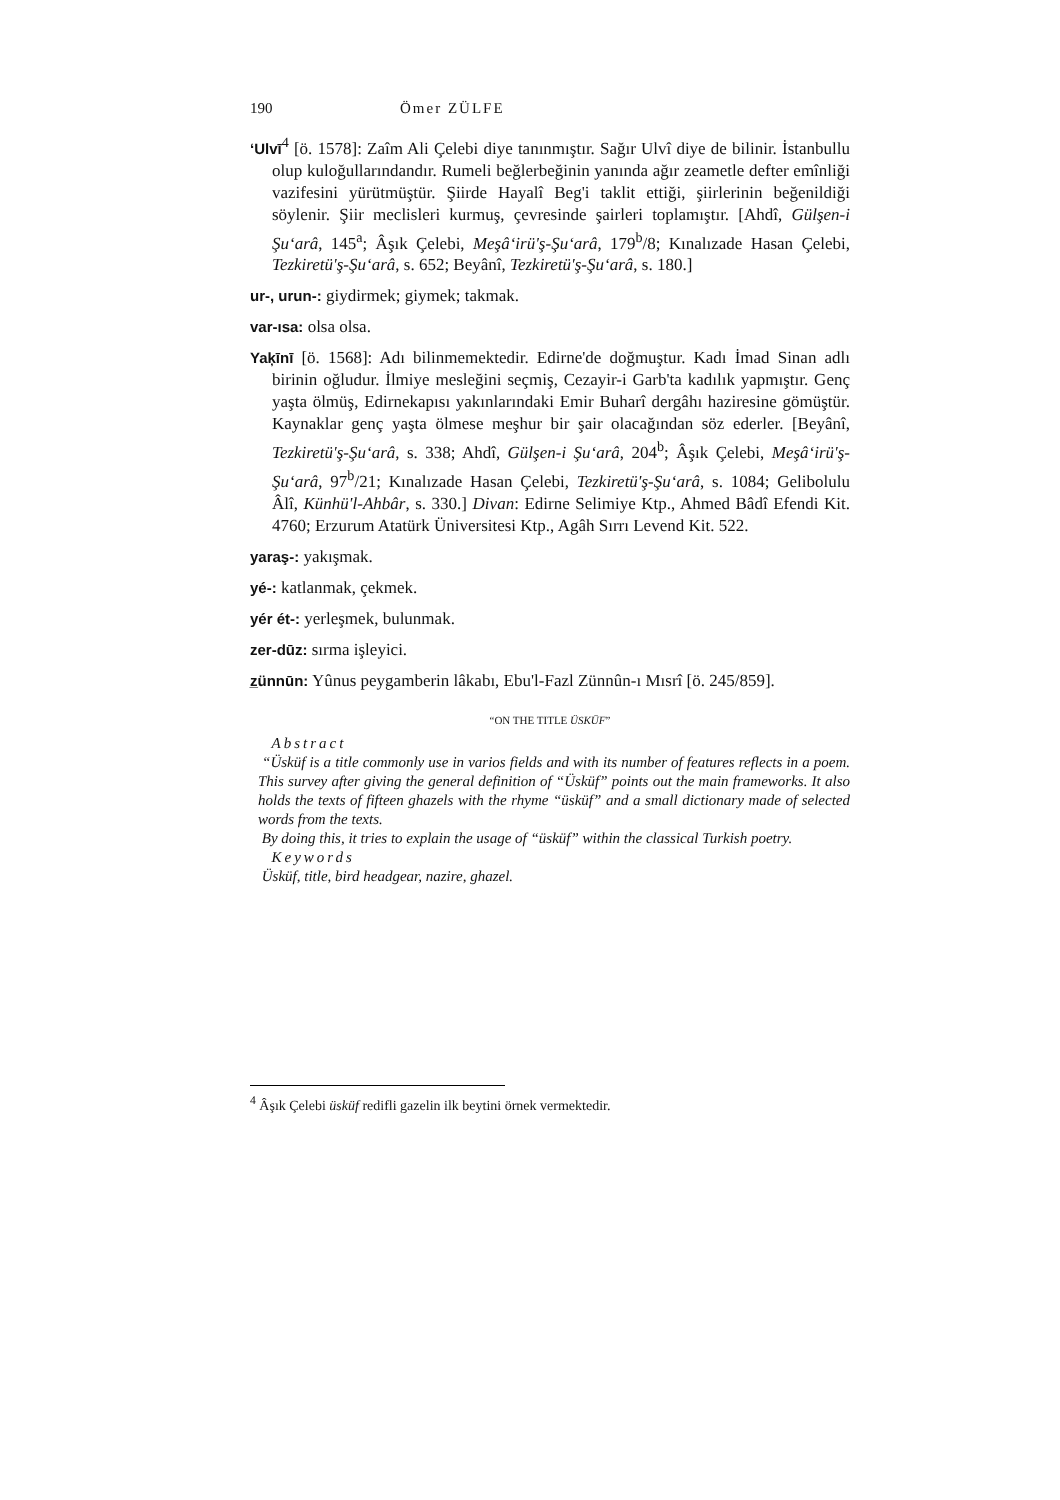190 Ömer ZÜLFE
‘Ulvī<sup>4</sup> [ö. 1578]: Zaîm Ali Çelebi diye tanınmıştır. Sağır Ulvî diye de bilinir. İstanbullu olup kuloğullarındandır. Rumeli beğlerbeğinin yanında ağır zeametle defter emînliği vazifesini yürütmüştür. Şiirde Hayalî Beg'i taklit ettiği, şiirlerinin beğenildiği söylenir. Şiir meclisleri kurmuş, çevresinde şairleri toplamıştır. [Ahdî, Gülşen-i Şu‘arâ, 145<sup>a</sup>; Âşık Çelebi, Meşâ‘irü'ş-Şu‘arâ, 179<sup>b</sup>/8; Kınalızade Hasan Çelebi, Tezkiretü'ş-Şu‘arâ, s. 652; Beyânî, Tezkiretü'ş-Şu‘arâ, s. 180.]
ur-, urun-: giydirmek; giymek; takmak.
var-ısa: olsa olsa.
Yaķīnī [ö. 1568]: Adı bilinmemektedir. Edirne'de doğmuştur. Kadı İmad Sinan adlı birinin oğludur. İlmiye mesleğini seçmiş, Cezayir-i Garb'ta kadılık yapmıştır. Genç yaşta ölmüş, Edirnekapısı yakınlarındaki Emir Buharî dergâhı haziresine gömüştür. Kaynaklar genç yaşta ölmese meşhur bir şair olacağından söz ederler. [Beyânî, Tezkiretü'ş-Şu‘arâ, s. 338; Ahdî, Gülşen-i Şu‘arâ, 204<sup>b</sup>; Âşık Çelebi, Meşâ‘irü'ş-Şu‘arâ, 97<sup>b</sup>/21; Kınalızade Hasan Çelebi, Tezkiretü'ş-Şu‘arâ, s. 1084; Gelibolulu Âlî, Künhü'l-Ahbâr, s. 330.] Divan: Edirne Selimiye Ktp., Ahmed Bâdî Efendi Kit. 4760; Erzurum Atatürk Üniversitesi Ktp., Agâh Sırrı Levend Kit. 522.
yaraş-: yakışmak.
yé-: katlanmak, çekmek.
yér ét-: yerleşmek, bulunmak.
zer-dūz: sırma işleyici.
z̲ünnūn: Yûnus peygamberin lâkabı, Ebu'l-Fazl Zünnûn-ı Mısrî [ö. 245/859].
“ON THE TITLE ÜSKÜF”
Abstract
“Üsküf is a title commonly use in varios fields and with its number of features reflects in a poem. This survey after giving the general definition of “Üsküf” points out the main frameworks. It also holds the texts of fifteen ghazels with the rhyme “üsküf” and a small dictionary made of selected words from the texts.
By doing this, it tries to explain the usage of “üsküf” within the classical Turkish poetry.
Keywords
Üsküf, title, bird headgear, nazire, ghazel.
<sup>4</sup> Âşık Çelebi üsküf redifli gazelin ilk beytini örnek vermektedir.